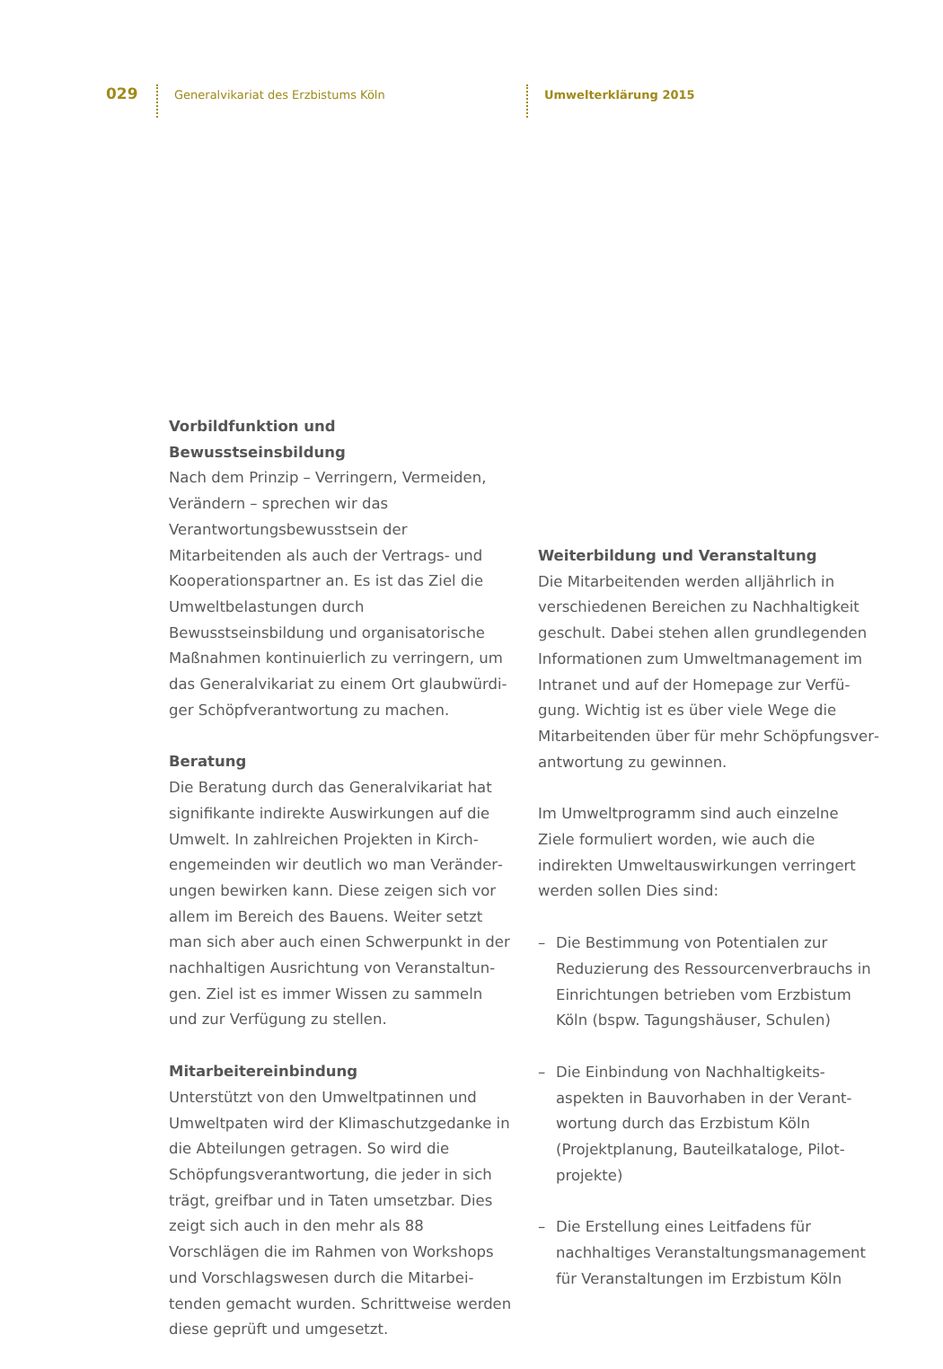029
Generalvikariat des Erzbistums Köln Umwelterklärung 2015
Vorbildfunktion und Bewusstseinsbildung
Nach dem Prinzip – Verringern, Vermeiden, Verändern – sprechen wir das Verantwortungs­bewusstsein der Mitarbeitenden als auch der Vertrags- und Kooperationspartner an. Es ist das Ziel die Umweltbelastungen durch Bewusstseinsbildung und organisatorische Maßnahmen kontinuierlich zu verringern, um das Generalvikariat zu einem Ort glaubwürdi­ger Schöpfverantwortung zu machen.
Beratung
Die Beratung durch das Generalvikariat hat signifikante indirekte Auswirkungen auf die Umwelt. In zahlreichen Projekten in Kirch­engemeinden wir deutlich wo man Veränder­ungen bewirken kann. Diese zeigen sich vor allem im Bereich des Bauens. Weiter setzt man sich aber auch einen Schwerpunkt in der nachhaltigen Ausrichtung von Veranstaltun­gen. Ziel ist es immer Wissen zu sammeln und zur Verfügung zu stellen.
Mitarbeitereinbindung
Unterstützt von den Umweltpatinnen und Umweltpaten wird der Klimaschutzgedanke in die Abteilungen getragen. So wird die Schöpfungsverantwortung, die jeder in sich trägt, greifbar und in Taten umsetzbar. Dies zeigt sich auch in den mehr als 88 Vorschlägen die im Rahmen von Workshops und Vorschlagswesen durch die Mitarbei­tenden gemacht wurden. Schrittweise werden diese geprüft und umgesetzt.
Weiterbildung und Veranstaltung
Die Mitarbeitenden werden alljährlich in verschiedenen Bereichen zu Nachhaltigkeit geschult. Dabei stehen allen grundlegenden Informationen zum Umweltmanagement im Intranet und auf der Homepage zur Verfü­gung. Wichtig ist es über viele Wege die Mitarbeitenden über für mehr Schöpfungsver­antwortung zu gewinnen.
Im Umweltprogramm sind auch einzelne Ziele formuliert worden, wie auch die indirekten Umweltauswirkungen verringert werden sollen Dies sind:
– Die Bestimmung von Potentialen zur Reduzierung des Ressourcenverbrauchs in Einrichtungen betrieben vom Erzbistum Köln (bspw. Tagungshäuser, Schulen)
– Die Einbindung von Nachhaltigkeits­aspekten in Bauvorhaben in der Verant­wortung durch das Erzbistum Köln (Projektplanung, Bauteilkataloge, Pilot­projekte)
– Die Erstellung eines Leitfadens für nachhaltiges Veranstaltungsmanagement für Veranstaltungen im Erzbistum Köln